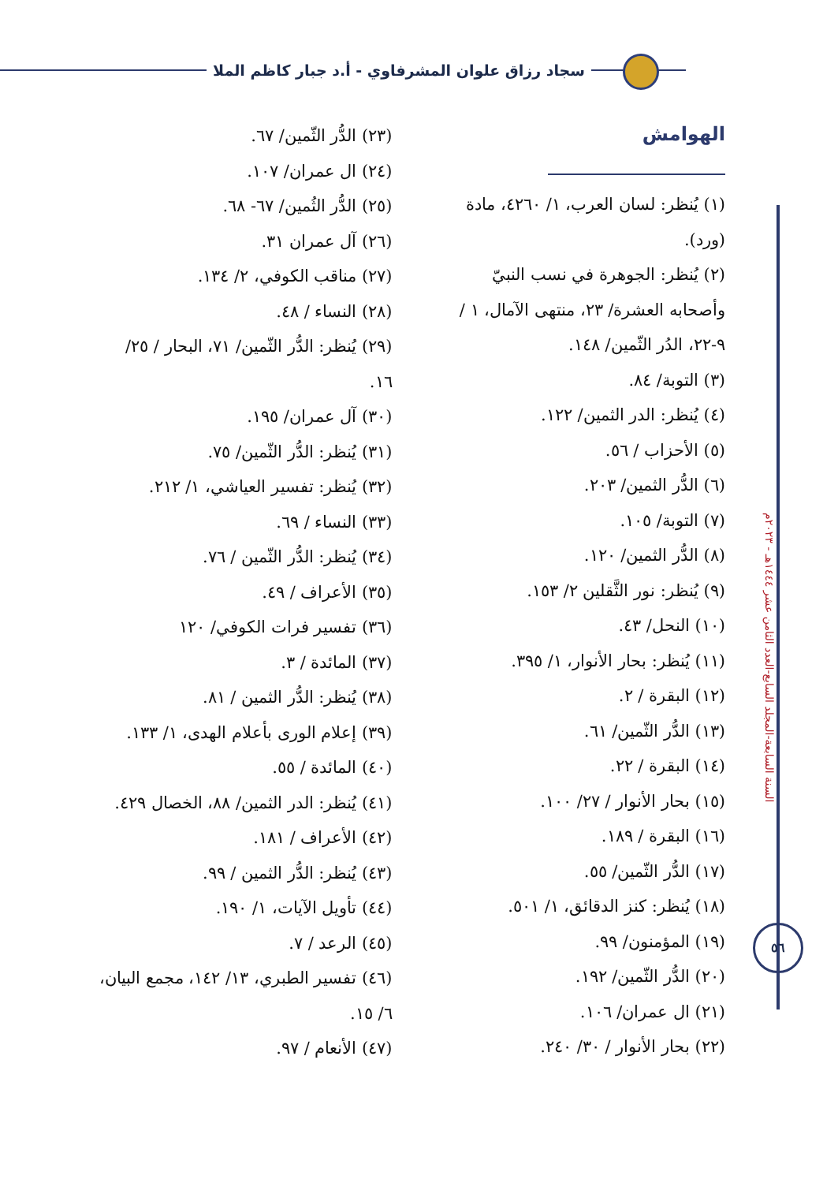سجاد رزاق علوان المشرفاوي - أ.د جبار كاظم الملا
السنة السابعة-المجلد السابع-العدد الثامن عشر ١٤٤٤هـ - ٢٠٢٣م
٥٦
الهوامش
(١) يُنظر: لسان العرب، ١/ ٤٢٦٠، مادة (ورد).
(٢) يُنظر: الجوهرة في نسب النبيّ وأصحابه العشرة/ ٢٣، منتهى الآمال، ١ / ٩-٢٢، الدُر الثّمين/ ١٤٨.
(٣) التوبة/ ٨٤.
(٤) يُنظر: الدر الثمين/ ١٢٢.
(٥) الأحزاب / ٥٦.
(٦) الدُّر الثمين/ ٢٠٣.
(٧) التوبة/ ١٠٥.
(٨) الدُّر الثمين/ ١٢٠.
(٩) يُنظر: نور الثَّقلين ٢/ ١٥٣.
(١٠) النحل/ ٤٣.
(١١) يُنظر: بحار الأنوار، ١/ ٣٩٥.
(١٢) البقرة / ٢.
(١٣) الدُّر الثّمين/ ٦١.
(١٤) البقرة / ٢٢.
(١٥) بحار الأنوار / ٢٧/ ١٠٠.
(١٦) البقرة / ١٨٩.
(١٧) الدُّر الثّمين/ ٥٥.
(١٨) يُنظر: كنز الدقائق، ١/ ٥٠١.
(١٩) المؤمنون/ ٩٩.
(٢٠) الدُّر الثّمين/ ١٩٢.
(٢١) ال عمران/ ١٠٦.
(٢٢) بحار الأنوار / ٣٠/ ٢٤٠.
(٢٣) الدُّر الثّمين/ ٦٧.
(٢٤) ال عمران/ ١٠٧.
(٢٥) الدُّر الثُمين/ ٦٧- ٦٨.
(٢٦) آل عمران ٣١.
(٢٧) مناقب الكوفي، ٢/ ١٣٤.
(٢٨) النساء / ٤٨.
(٢٩) يُنظر: الدُّر الثّمين/ ٧١، البحار / ٢٥/ ١٦.
(٣٠) آل عمران/ ١٩٥.
(٣١) يُنظر: الدُّر الثّمين/ ٧٥.
(٣٢) يُنظر: تفسير العياشي، ١/ ٢١٢.
(٣٣) النساء / ٦٩.
(٣٤) يُنظر: الدُّر الثّمين / ٧٦.
(٣٥) الأعراف / ٤٩.
(٣٦) تفسير فرات الكوفي/ ١٢٠
(٣٧) المائدة / ٣.
(٣٨) يُنظر: الدُّر الثمين / ٨١.
(٣٩) إعلام الورى بأعلام الهدى، ١/ ١٣٣.
(٤٠) المائدة / ٥٥.
(٤١) يُنظر: الدر الثمين/ ٨٨، الخصال ٤٢٩.
(٤٢) الأعراف / ١٨١.
(٤٣) يُنظر: الدُّر الثمين / ٩٩.
(٤٤) تأويل الآيات، ١/ ١٩٠.
(٤٥) الرعد / ٧.
(٤٦) تفسير الطبري، ١٣/ ١٤٢، مجمع البيان، ٦/ ١٥.
(٤٧) الأنعام / ٩٧.